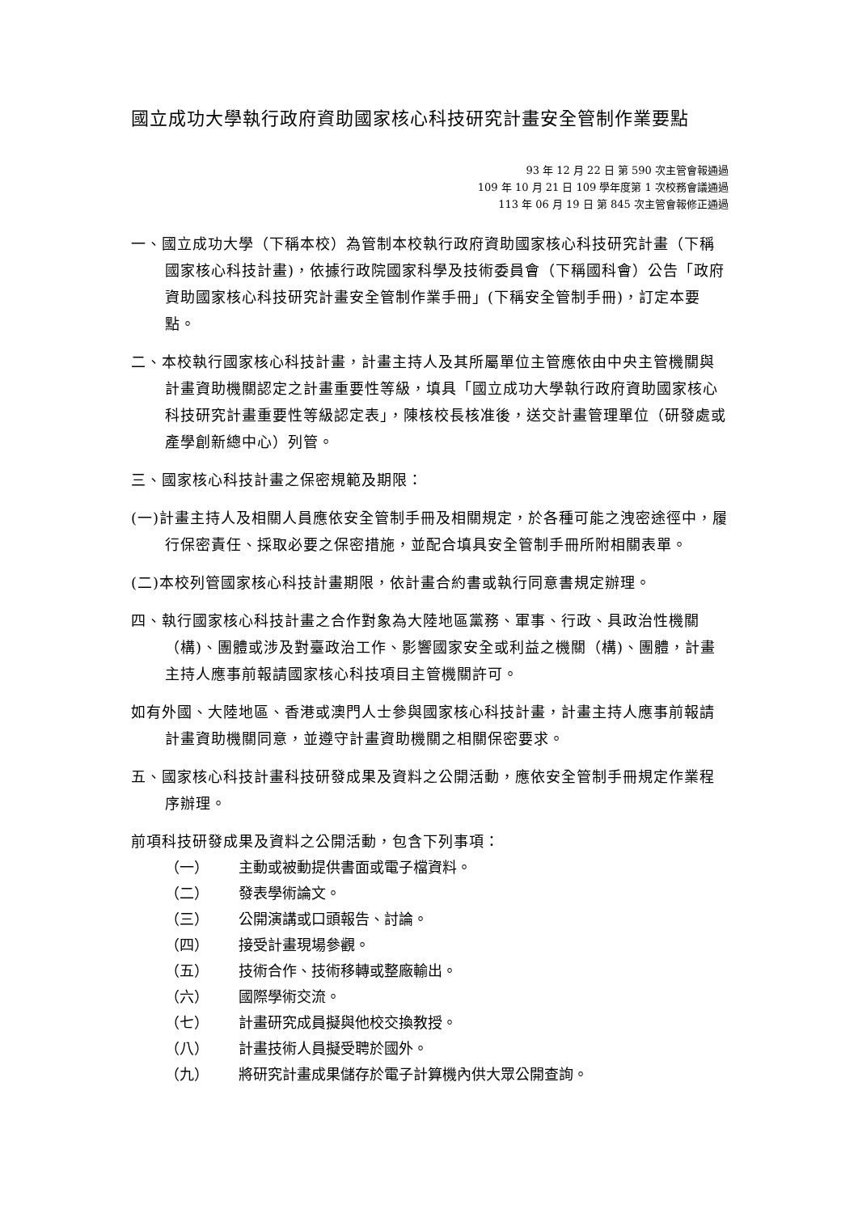國立成功大學執行政府資助國家核心科技研究計畫安全管制作業要點
93 年 12 月 22 日 第 590 次主管會報通過
109 年 10 月 21 日 109 學年度第 1 次校務會議通過
113 年 06 月 19 日 第 845 次主管會報修正通過
一、國立成功大學（下稱本校）為管制本校執行政府資助國家核心科技研究計畫（下稱國家核心科技計畫)，依據行政院國家科學及技術委員會（下稱國科會）公告「政府資助國家核心科技研究計畫安全管制作業手冊」(下稱安全管制手冊)，訂定本要點。
二、本校執行國家核心科技計畫，計畫主持人及其所屬單位主管應依由中央主管機關與計畫資助機關認定之計畫重要性等級，填具「國立成功大學執行政府資助國家核心科技研究計畫重要性等級認定表」，陳核校長核准後，送交計畫管理單位（研發處或產學創新總中心）列管。
三、國家核心科技計畫之保密規範及期限：
(一)計畫主持人及相關人員應依安全管制手冊及相關規定，於各種可能之洩密途徑中，履行保密責任、採取必要之保密措施，並配合填具安全管制手冊所附相關表單。
(二)本校列管國家核心科技計畫期限，依計畫合約書或執行同意書規定辦理。
四、執行國家核心科技計畫之合作對象為大陸地區黨務、軍事、行政、具政治性機關（構)、團體或涉及對臺政治工作、影響國家安全或利益之機關（構)、團體，計畫主持人應事前報請國家核心科技項目主管機關許可。
如有外國、大陸地區、香港或澳門人士參與國家核心科技計畫，計畫主持人應事前報請計畫資助機關同意，並遵守計畫資助機關之相關保密要求。
五、國家核心科技計畫科技研發成果及資料之公開活動，應依安全管制手冊規定作業程序辦理。
前項科技研發成果及資料之公開活動，包含下列事項：
（一） 主動或被動提供書面或電子檔資料。
（二） 發表學術論文。
（三） 公開演講或口頭報告、討論。
（四） 接受計畫現場參觀。
（五） 技術合作、技術移轉或整廠輸出。
（六） 國際學術交流。
（七） 計畫研究成員擬與他校交換教授。
（八） 計畫技術人員擬受聘於國外。
（九） 將研究計畫成果儲存於電子計算機內供大眾公開查詢。